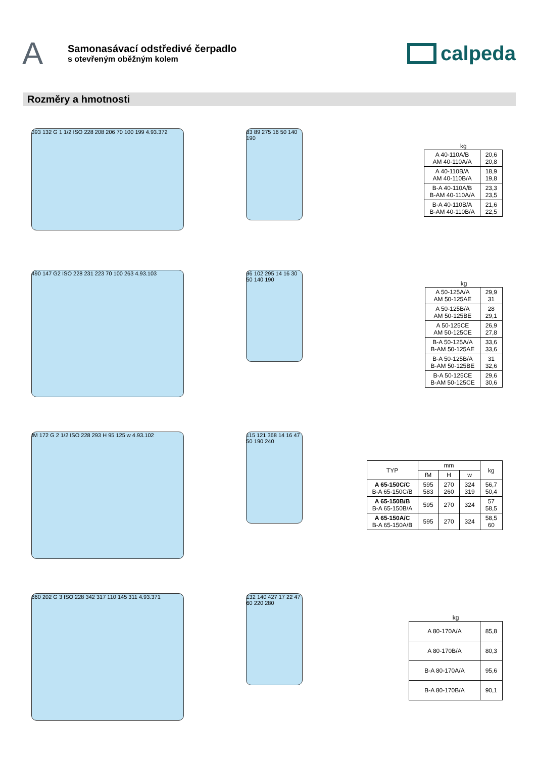A
Samonasávací odstředivé čerpadlo
s otevřeným oběžným kolem
calpeda
Rozměry a hmotnosti
393 132 G 1 1/2 ISO 228 208 206 70 100 199 4.93.372
83 89 275 16 50 140 190
kg
| A 40-110A/B AM 40-110A/A | 20,6 20,8 |
| A 40-110B/A AM 40-110B/A | 18,9 19,8 |
| B-A 40-110A/B B-AM 40-110A/A | 23,3 23,5 |
| B-A 40-110B/A B-AM 40-110B/A | 21,6 22,5 |
490 147 G2 ISO 228 231 223 70 100 263 4.93.103
96 102 295 14 16 30 50 140 190
kg
| A 50-125A/A AM 50-125AE | 29,9 31 |
| A 50-125B/A AM 50-125BE | 28 29,1 |
| A 50-125CE AM 50-125CE | 26,9 27,8 |
| B-A 50-125A/A B-AM 50-125AE | 33,6 33,6 |
| B-A 50-125B/A B-AM 50-125BE | 31 32,6 |
| B-A 50-125CE B-AM 50-125CE | 29,6 30,6 |
fM 172 G 2 1/2 ISO 228 293 H 95 125 w 4.93.102
115 121 368 14 16 47 50 190 240
| TYP | mm | | | kg |
| --- | --- | --- | --- | --- |
| | fM | H | w | |
| A 65-150C/C B-A 65-150C/B | 595 583 | 270 260 | 324 319 | 56,7 50,4 |
| A 65-150B/B B-A 65-150B/A | 595 | 270 | 324 | 57 58,5 |
| A 65-150A/C B-A 65-150A/B | 595 | 270 | 324 | 58,5 60 |
660 202 G 3 ISO 228 342 317 110 145 311 4.93.371
132 140 427 17 22 47 60 220 280
kg
| A 80-170A/A | 85,8 |
| A 80-170B/A | 80,3 |
| B-A 80-170A/A | 95,6 |
| B-A 80-170B/A | 90,1 |